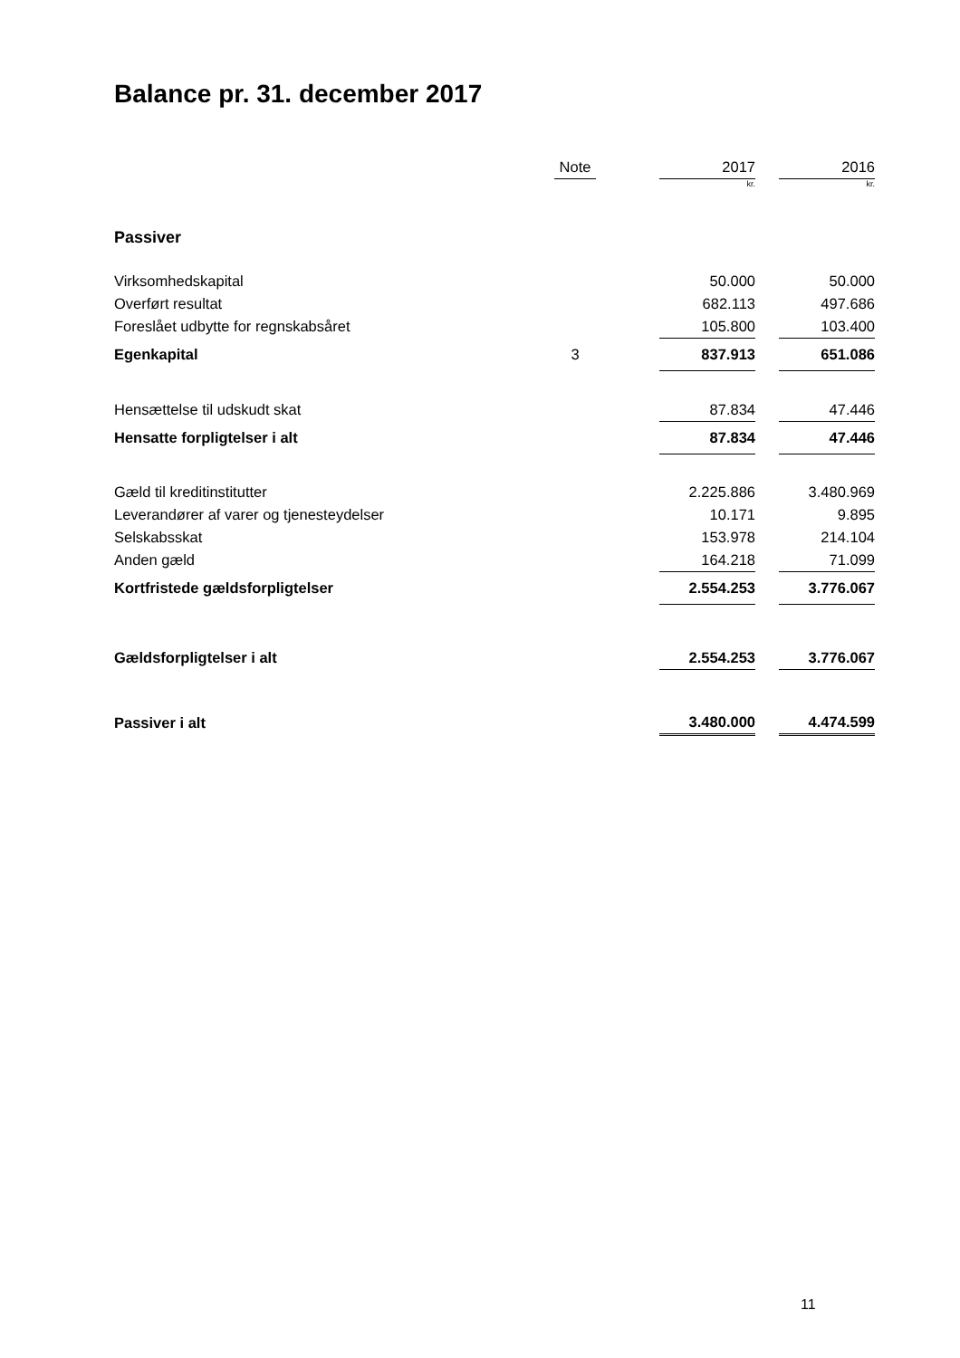Balance pr. 31. december 2017
| | Note | | 2017 | | 2016 |
| --- | --- | --- | --- | --- | --- |
| | | | kr. | | kr. |
| Passiver | | | | | |
| Virksomhedskapital | | | 50.000 | | 50.000 |
| Overført resultat | | | 682.113 | | 497.686 |
| Foreslået udbytte for regnskabsåret | | | 105.800 | | 103.400 |
| Egenkapital | 3 | | 837.913 | | 651.086 |
| Hensættelse til udskudt skat | | | 87.834 | | 47.446 |
| Hensatte forpligtelser i alt | | | 87.834 | | 47.446 |
| Gæld til kreditinstitutter | | | 2.225.886 | | 3.480.969 |
| Leverandører af varer og tjenesteydelser | | | 10.171 | | 9.895 |
| Selskabsskat | | | 153.978 | | 214.104 |
| Anden gæld | | | 164.218 | | 71.099 |
| Kortfristede gældsforpligtelser | | | 2.554.253 | | 3.776.067 |
| Gældsforpligtelser i alt | | | 2.554.253 | | 3.776.067 |
| Passiver i alt | | | 3.480.000 | | 4.474.599 |
11